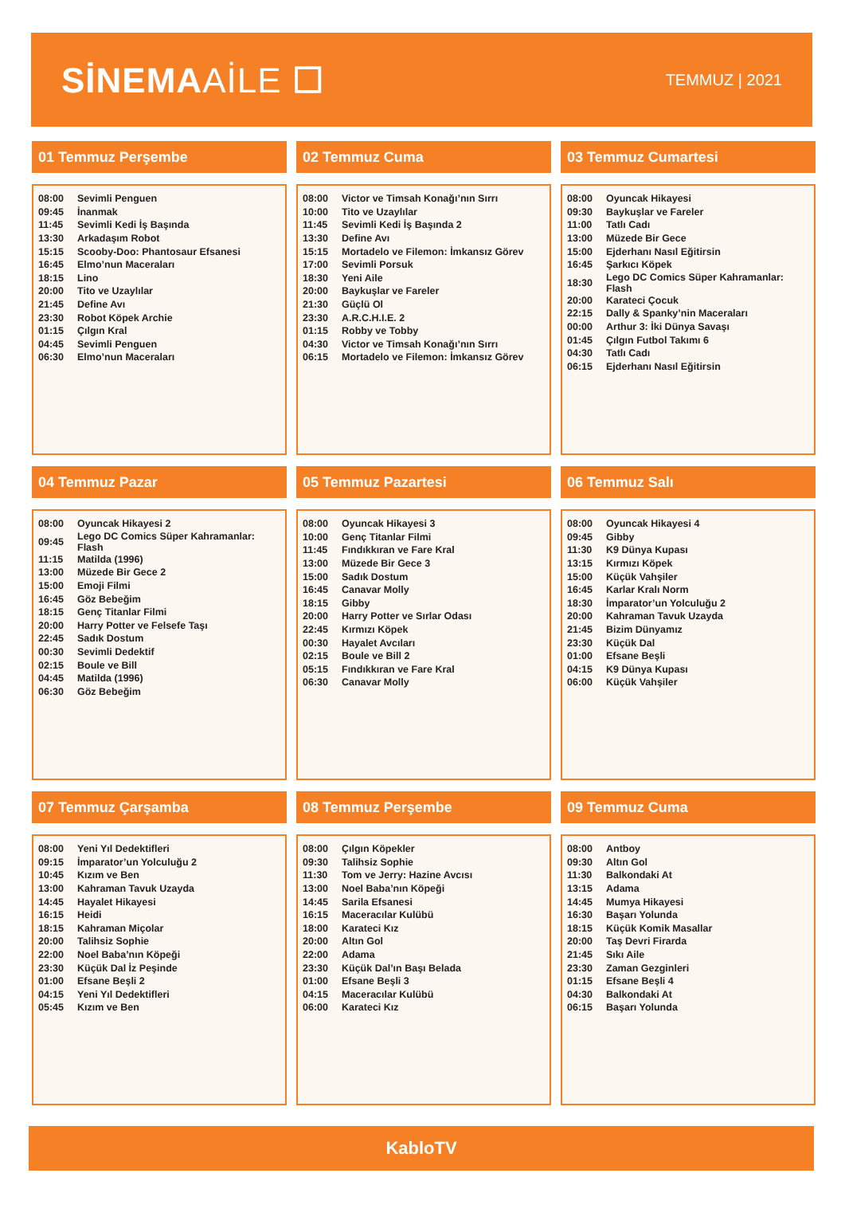SİNEMAAİLE ☐
TEMMUZ | 2021
01 Temmuz Perşembe
| 08:00 | Sevimli Penguen |
| 09:45 | İnanmak |
| 11:45 | Sevimli Kedi İş Başında |
| 13:30 | Arkadaşım Robot |
| 15:15 | Scooby-Doo: Phantosaur Efsanesi |
| 16:45 | Elmo’nun Maceraları |
| 18:15 | Lino |
| 20:00 | Tito ve Uzaylılar |
| 21:45 | Define Avı |
| 23:30 | Robot Köpek Archie |
| 01:15 | Çılgın Kral |
| 04:45 | Sevimli Penguen |
| 06:30 | Elmo’nun Maceraları |
02 Temmuz Cuma
| 08:00 | Victor ve Timsah Konağı’nın Sırrı |
| 10:00 | Tito ve Uzaylılar |
| 11:45 | Sevimli Kedi İş Başında 2 |
| 13:30 | Define Avı |
| 15:15 | Mortadelo ve Filemon: İmkansız Görev |
| 17:00 | Sevimli Porsuk |
| 18:30 | Yeni Aile |
| 20:00 | Baykuşlar ve Fareler |
| 21:30 | Güçlü Ol |
| 23:30 | A.R.C.H.I.E. 2 |
| 01:15 | Robby ve Tobby |
| 04:30 | Victor ve Timsah Konağı’nın Sırrı |
| 06:15 | Mortadelo ve Filemon: İmkansız Görev |
03 Temmuz Cumartesi
| 08:00 | Oyuncak Hikayesi |
| 09:30 | Baykuşlar ve Fareler |
| 11:00 | Tatlı Cadı |
| 13:00 | Müzede Bir Gece |
| 15:00 | Ejderhanı Nasıl Eğitirsin |
| 16:45 | Şarkıcı Köpek |
| 18:30 | Lego DC Comics Süper Kahramanlar: Flash |
| 20:00 | Karateci Çocuk |
| 22:15 | Dally & Spanky’nin Maceraları |
| 00:00 | Arthur 3: İki Dünya Savaşı |
| 01:45 | Çılgın Futbol Takımı 6 |
| 04:30 | Tatlı Cadı |
| 06:15 | Ejderhanı Nasıl Eğitirsin |
04 Temmuz Pazar
| 08:00 | Oyuncak Hikayesi 2 |
| 09:45 | Lego DC Comics Süper Kahramanlar: Flash |
| 11:15 | Matilda (1996) |
| 13:00 | Müzede Bir Gece 2 |
| 15:00 | Emoji Filmi |
| 16:45 | Göz Bebeğim |
| 18:15 | Genç Titanlar Filmi |
| 20:00 | Harry Potter ve Felsefe Taşı |
| 22:45 | Sadık Dostum |
| 00:30 | Sevimli Dedektif |
| 02:15 | Boule ve Bill |
| 04:45 | Matilda (1996) |
| 06:30 | Göz Bebeğim |
05 Temmuz Pazartesi
| 08:00 | Oyuncak Hikayesi 3 |
| 10:00 | Genç Titanlar Filmi |
| 11:45 | Fındıkkıran ve Fare Kral |
| 13:00 | Müzede Bir Gece 3 |
| 15:00 | Sadık Dostum |
| 16:45 | Canavar Molly |
| 18:15 | Gibby |
| 20:00 | Harry Potter ve Sırlar Odası |
| 22:45 | Kırmızı Köpek |
| 00:30 | Hayalet Avcıları |
| 02:15 | Boule ve Bill 2 |
| 05:15 | Fındıkkıran ve Fare Kral |
| 06:30 | Canavar Molly |
06 Temmuz Salı
| 08:00 | Oyuncak Hikayesi 4 |
| 09:45 | Gibby |
| 11:30 | K9 Dünya Kupası |
| 13:15 | Kırmızı Köpek |
| 15:00 | Küçük Vahşiler |
| 16:45 | Karlar Kralı Norm |
| 18:30 | İmparator’un Yolculuğu 2 |
| 20:00 | Kahraman Tavuk Uzayda |
| 21:45 | Bizim Dünyamız |
| 23:30 | Küçük Dal |
| 01:00 | Efsane Beşli |
| 04:15 | K9 Dünya Kupası |
| 06:00 | Küçük Vahşiler |
07 Temmuz Çarşamba
| 08:00 | Yeni Yıl Dedektifleri |
| 09:15 | İmparator’un Yolculuğu 2 |
| 10:45 | Kızım ve Ben |
| 13:00 | Kahraman Tavuk Uzayda |
| 14:45 | Hayalet Hikayesi |
| 16:15 | Heidi |
| 18:15 | Kahraman Miçolar |
| 20:00 | Talihsiz Sophie |
| 22:00 | Noel Baba’nın Köpeği |
| 23:30 | Küçük Dal İz Peşinde |
| 01:00 | Efsane Beşli 2 |
| 04:15 | Yeni Yıl Dedektifleri |
| 05:45 | Kızım ve Ben |
08 Temmuz Perşembe
| 08:00 | Çılgın Köpekler |
| 09:30 | Talihsiz Sophie |
| 11:30 | Tom ve Jerry: Hazine Avcısı |
| 13:00 | Noel Baba’nın Köpeği |
| 14:45 | Sarila Efsanesi |
| 16:15 | Maceracılar Kulübü |
| 18:00 | Karateci Kız |
| 20:00 | Altın Gol |
| 22:00 | Adama |
| 23:30 | Küçük Dal’ın Başı Belada |
| 01:00 | Efsane Beşli 3 |
| 04:15 | Maceracılar Kulübü |
| 06:00 | Karateci Kız |
09 Temmuz Cuma
| 08:00 | Antboy |
| 09:30 | Altın Gol |
| 11:30 | Balkondaki At |
| 13:15 | Adama |
| 14:45 | Mumya Hikayesi |
| 16:30 | Başarı Yolunda |
| 18:15 | Küçük Komik Masallar |
| 20:00 | Taş Devri Firarda |
| 21:45 | Sıkı Aile |
| 23:30 | Zaman Gezginleri |
| 01:15 | Efsane Beşli 4 |
| 04:30 | Balkondaki At |
| 06:15 | Başarı Yolunda |
KabloTV